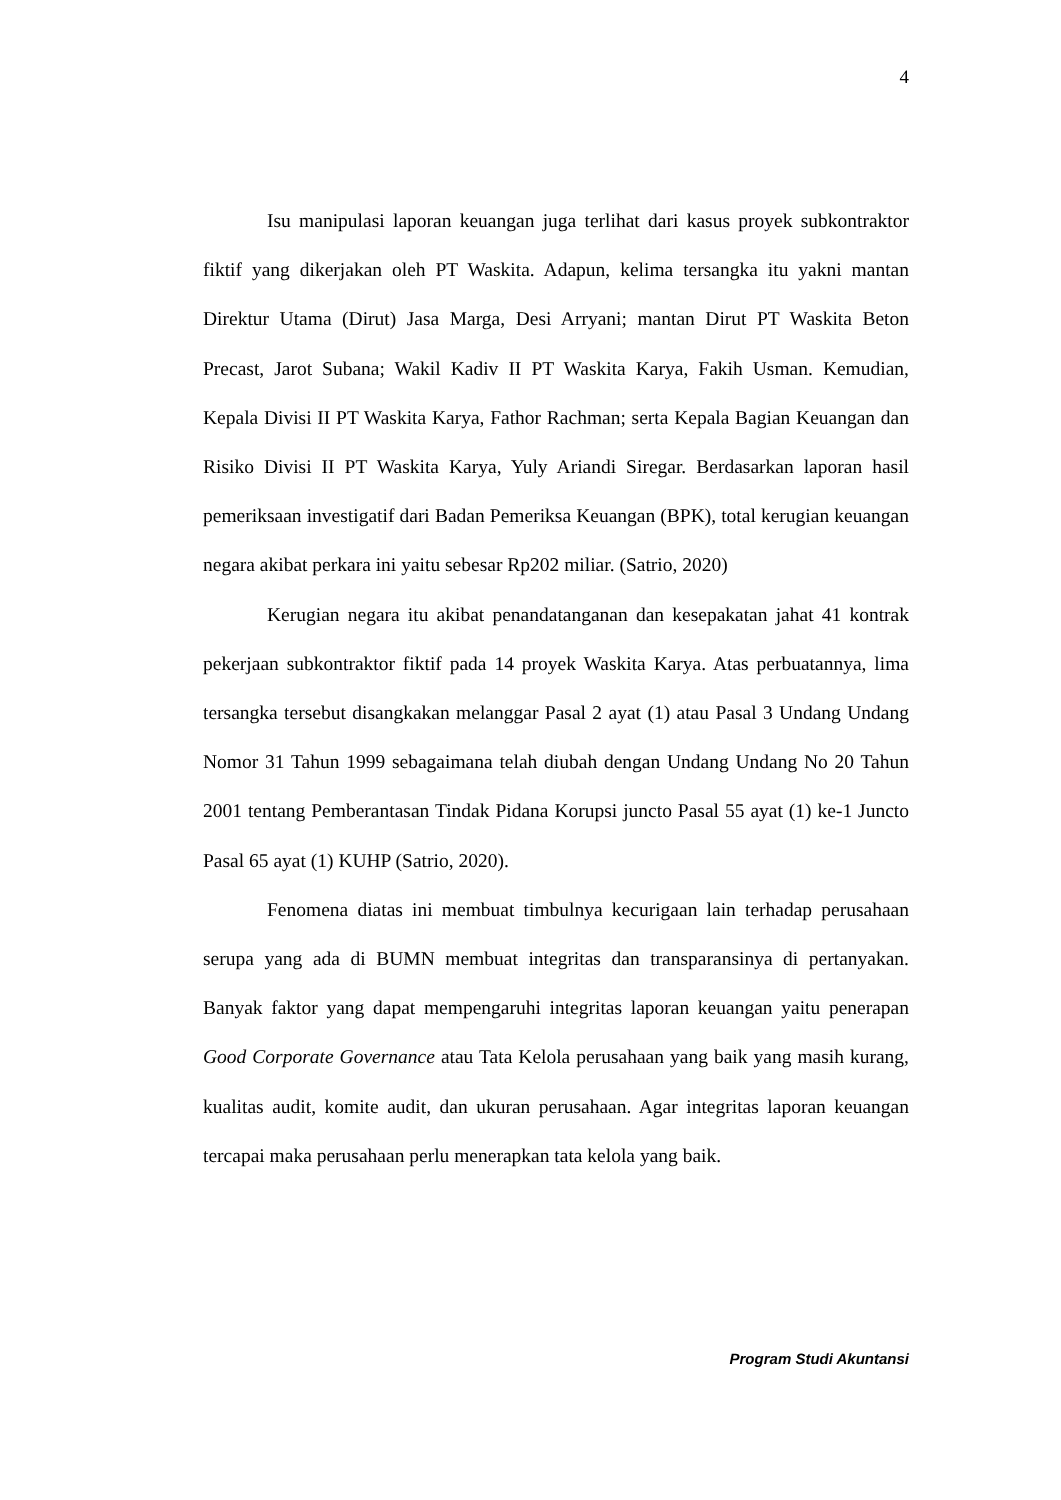4
Isu manipulasi laporan keuangan juga terlihat dari kasus proyek subkontraktor fiktif yang dikerjakan oleh PT Waskita. Adapun, kelima tersangka itu yakni mantan Direktur Utama (Dirut) Jasa Marga, Desi Arryani; mantan Dirut PT Waskita Beton Precast, Jarot Subana; Wakil Kadiv II PT Waskita Karya, Fakih Usman. Kemudian, Kepala Divisi II PT Waskita Karya, Fathor Rachman; serta Kepala Bagian Keuangan dan Risiko Divisi II PT Waskita Karya, Yuly Ariandi Siregar. Berdasarkan laporan hasil pemeriksaan investigatif dari Badan Pemeriksa Keuangan (BPK), total kerugian keuangan negara akibat perkara ini yaitu sebesar Rp202 miliar. (Satrio, 2020)
Kerugian negara itu akibat penandatanganan dan kesepakatan jahat 41 kontrak pekerjaan subkontraktor fiktif pada 14 proyek Waskita Karya. Atas perbuatannya, lima tersangka tersebut disangkakan melanggar Pasal 2 ayat (1) atau Pasal 3 Undang Undang Nomor 31 Tahun 1999 sebagaimana telah diubah dengan Undang Undang No 20 Tahun 2001 tentang Pemberantasan Tindak Pidana Korupsi juncto Pasal 55 ayat (1) ke-1 Juncto Pasal 65 ayat (1) KUHP (Satrio, 2020).
Fenomena diatas ini membuat timbulnya kecurigaan lain terhadap perusahaan serupa yang ada di BUMN membuat integritas dan transparansinya di pertanyakan. Banyak faktor yang dapat mempengaruhi integritas laporan keuangan yaitu penerapan Good Corporate Governance atau Tata Kelola perusahaan yang baik yang masih kurang, kualitas audit, komite audit, dan ukuran perusahaan. Agar integritas laporan keuangan tercapai maka perusahaan perlu menerapkan tata kelola yang baik.
Program Studi Akuntansi